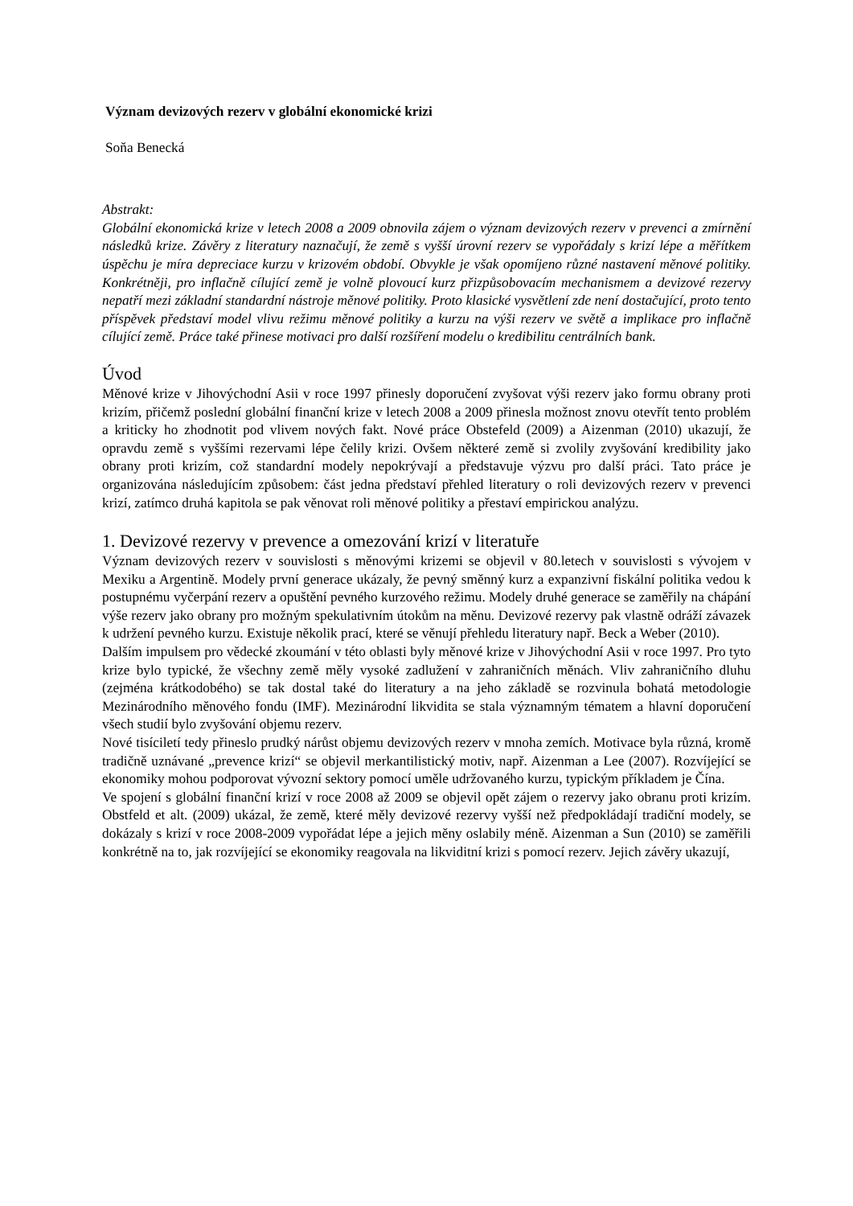Význam devizových rezerv v globální ekonomické krizi
Soňa Benecká
Abstrakt:
Globální ekonomická krize v letech 2008 a 2009 obnovila zájem o význam devizových rezerv v prevenci a zmírnění následků krize. Závěry z literatury naznačují, že země s vyšší úrovní rezerv se vypořádaly s krizí lépe a měřítkem úspěchu je míra depreciace kurzu v krizovém období. Obvykle je však opomíjeno různé nastavení měnové politiky. Konkrétněji, pro inflačně cílující země je volně plovoucí kurz přizpůsobovacím mechanismem a devizové rezervy nepatří mezi základní standardní nástroje měnové politiky. Proto klasické vysvětlení zde není dostačující, proto tento příspěvek představí model vlivu režimu měnové politiky a kurzu na výši rezerv ve světě a implikace pro inflačně cílující země. Práce také přinese motivaci pro další rozšíření modelu o kredibilitu centrálních bank.
Úvod
Měnové krize v Jihovýchodní Asii v roce 1997 přinesly doporučení zvyšovat výši rezerv jako formu obrany proti krizím, přičemž poslední globální finanční krize v letech 2008 a 2009 přinesla možnost znovu otevřít tento problém a kriticky ho zhodnotit pod vlivem nových fakt. Nové práce Obstefeld (2009) a Aizenman (2010) ukazují, že opravdu země s vyššími rezervami lépe čelily krizi. Ovšem některé země si zvolily zvyšování kredibility jako obrany proti krizím, což standardní modely nepokrývají a představuje výzvu pro další práci. Tato práce je organizována následujícím způsobem: část jedna představí přehled literatury o roli devizových rezerv v prevenci krizí, zatímco druhá kapitola se pak věnovat roli měnové politiky a přestaví empirickou analýzu.
1. Devizové rezervy v prevence a omezování krizí v literatuře
Význam devizových rezerv v souvislosti s měnovými krizemi se objevil v 80.letech v souvislosti s vývojem v Mexiku a Argentině. Modely první generace ukázaly, že pevný směnný kurz a expanzivní fiskální politika vedou k postupnému vyčerpání rezerv a opuštění pevného kurzového režimu. Modely druhé generace se zaměřily na chápání výše rezerv jako obrany pro možným spekulativním útokům na měnu. Devizové rezervy pak vlastně odráží závazek k udržení pevného kurzu. Existuje několik prací, které se věnují přehledu literatury např. Beck a Weber (2010).
Dalším impulsem pro vědecké zkoumání v této oblasti byly měnové krize v Jihovýchodní Asii v roce 1997. Pro tyto krize bylo typické, že všechny země měly vysoké zadlužení v zahraničních měnách. Vliv zahraničního dluhu (zejména krátkodobého) se tak dostal také do literatury a na jeho základě se rozvinula bohatá metodologie Mezinárodního měnového fondu (IMF). Mezinárodní likvidita se stala významným tématem a hlavní doporučení všech studií bylo zvyšování objemu rezerv.
Nové tisíciletí tedy přineslo prudký nárůst objemu devizových rezerv v mnoha zemích. Motivace byla různá, kromě tradičně uznávané „prevence krizí“ se objevil merkantilistický motiv, např. Aizenman a Lee (2007). Rozvíjející se ekonomiky mohou podporovat vývozní sektory pomocí uměle udržovaného kurzu, typickým příkladem je Čína.
Ve spojení s globální finanční krizí v roce 2008 až 2009 se objevil opět zájem o rezervy jako obranu proti krizím. Obstfeld et alt. (2009) ukázal, že země, které měly devizové rezervy vyšší než předpokládají tradiční modely, se dokázaly s krizí v roce 2008-2009 vypořádat lépe a jejich měny oslabily méně. Aizenman a Sun (2010) se zaměřili konkrétně na to, jak rozvíjející se ekonomiky reagovala na likviditní krizi s pomocí rezerv. Jejich závěry ukazují,